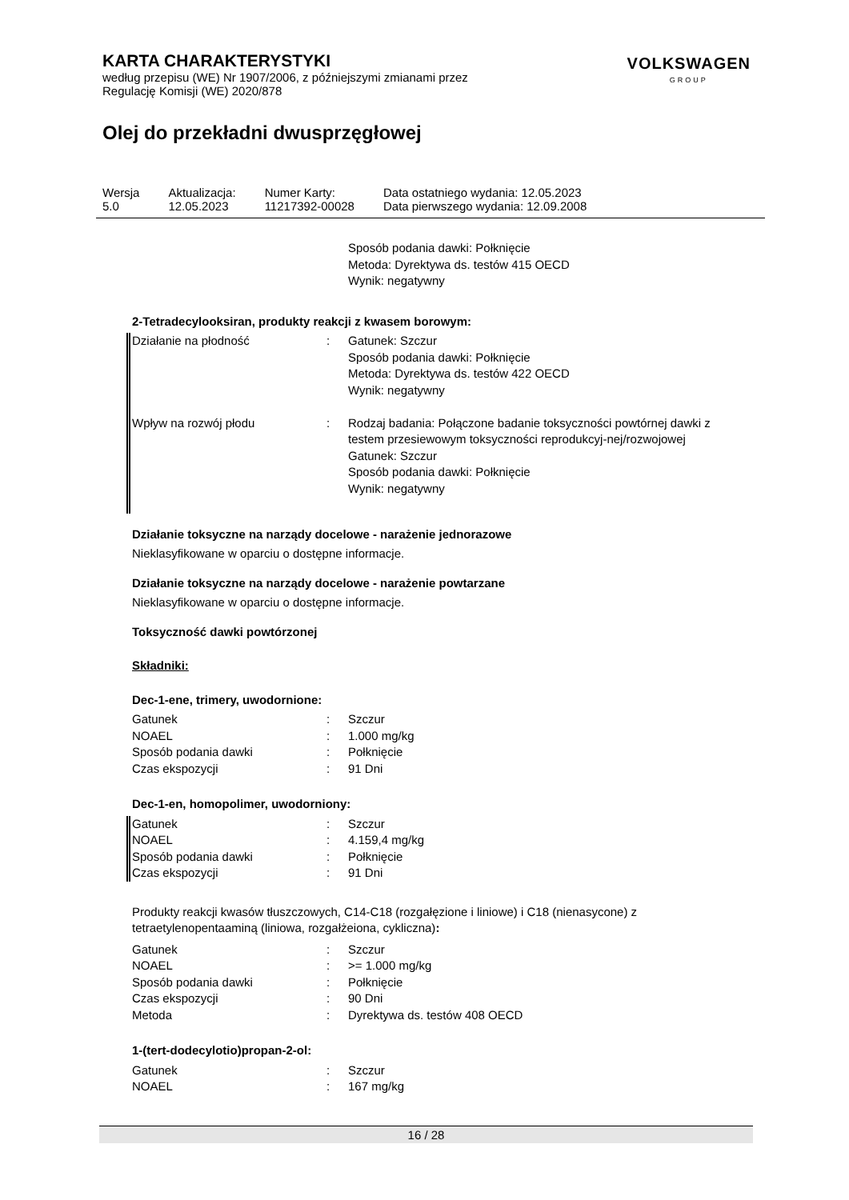VOLKSWAGEN
GROUP
KARTA CHARAKTERYSTYKI
według przepisu (WE) Nr 1907/2006, z późniejszymi zmianami przez
Regulację Komisji (WE) 2020/878
Olej do przekładni dwusprzęgłowej
| Wersja 5.0 | Aktualizacja: 12.05.2023 | Numer Karty: 11217392-00028 | Data ostatniego wydania: 12.05.2023 Data pierwszego wydania: 12.09.2008 |
Sposób podania dawki: Połknięcie
Metoda: Dyrektywa ds. testów 415 OECD
Wynik: negatywny
2-Tetradecylooksiran, produkty reakcji z kwasem borowym:
| Działanie na płodność | : | Gatunek: Szczur Sposób podania dawki: Połknięcie Metoda: Dyrektywa ds. testów 422 OECD Wynik: negatywny |
| Wpływ na rozwój płodu | : | Rodzaj badania: Połączone badanie toksyczności powtórnej dawki z testem przesiewowym toksyczności reprodukcyj-nej/rozwojowej Gatunek: Szczur Sposób podania dawki: Połknięcie Wynik: negatywny |
Działanie toksyczne na narządy docelowe - narażenie jednorazowe
Nieklasyfikowane w oparciu o dostępne informacje.
Działanie toksyczne na narządy docelowe - narażenie powtarzane
Nieklasyfikowane w oparciu o dostępne informacje.
Toksyczność dawki powtórzonej
Składniki:
Dec-1-ene, trimery, uwodornione:
| Gatunek | : | Szczur |
| NOAEL | : | 1.000 mg/kg |
| Sposób podania dawki | : | Połknięcie |
| Czas ekspozycji | : | 91 Dni |
Dec-1-en, homopolimer, uwodorniony:
| Gatunek | : | Szczur |
| NOAEL | : | 4.159,4 mg/kg |
| Sposób podania dawki | : | Połknięcie |
| Czas ekspozycji | : | 91 Dni |
Produkty reakcji kwasów tłuszczowych, C14-C18 (rozgałęzione i liniowe) i C18 (nienasycone) z tetraetylenopentaaminą (liniowa, rozgałżeiona, cykliczna):
| Gatunek | : | Szczur |
| NOAEL | : | >= 1.000 mg/kg |
| Sposób podania dawki | : | Połknięcie |
| Czas ekspozycji | : | 90 Dni |
| Metoda | : | Dyrektywa ds. testów 408 OECD |
1-(tert-dodecylotio)propan-2-ol:
| Gatunek | : | Szczur |
| NOAEL | : | 167 mg/kg |
16 / 28